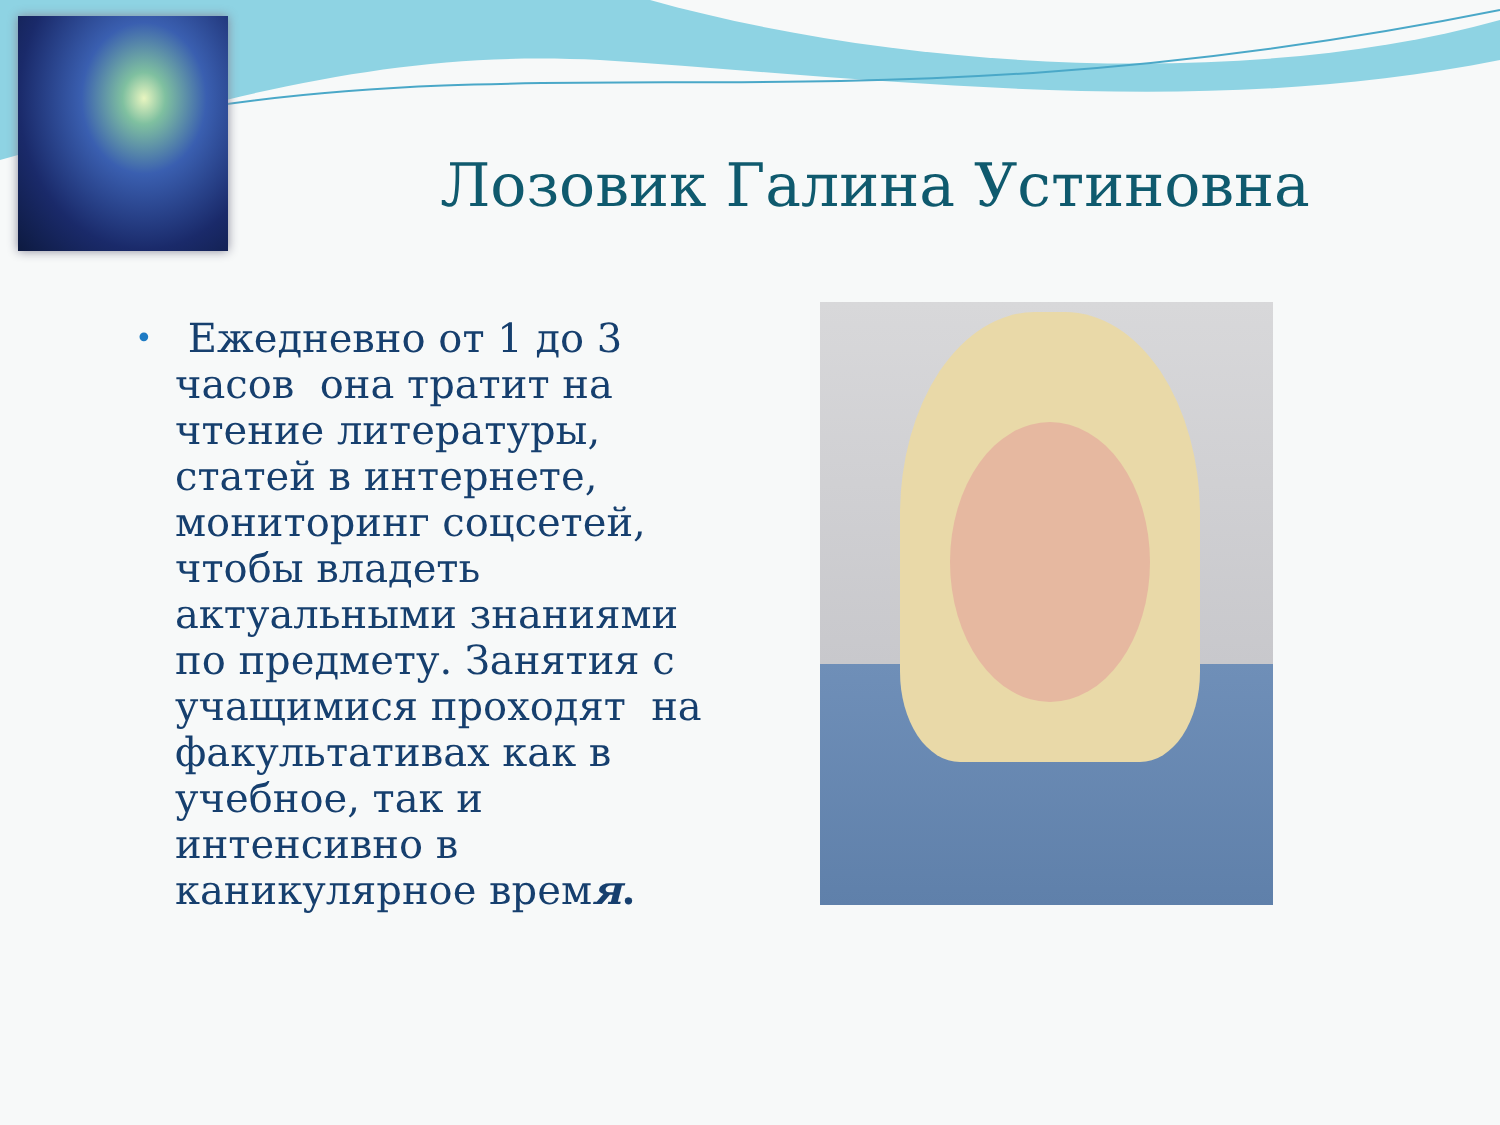Лозовик Галина Устиновна
•
Ежедневно от 1 до 3 часов она тратит на чтение литературы, статей в интернете, мониторинг соцсетей, чтобы владеть актуальными знаниями по предмету. Занятия с учащимися проходят на факультативах как в учебное, так и интенсивно в каникулярное время.